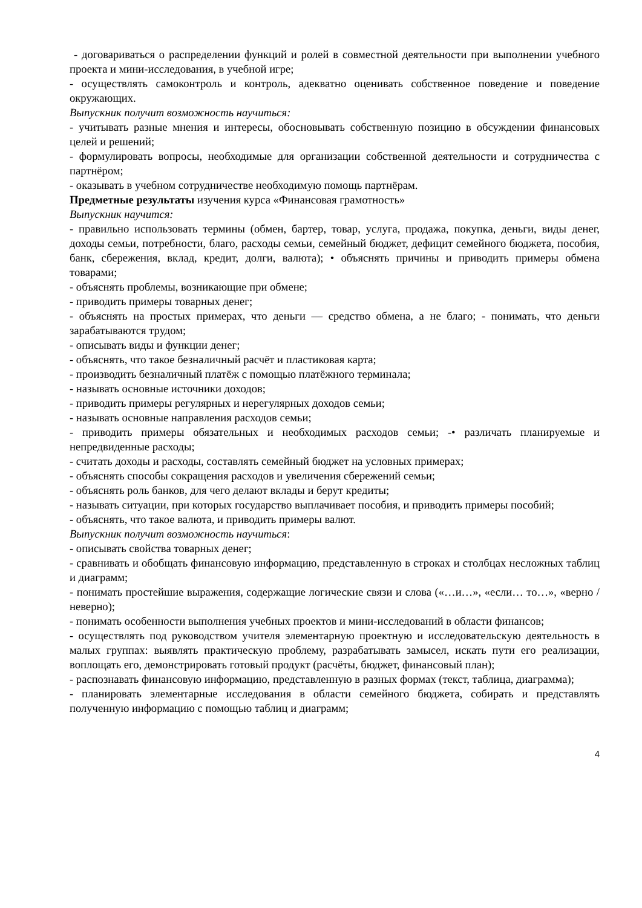- договариваться о распределении функций и ролей в совместной деятельности при выполнении учебного проекта и мини-исследования, в учебной игре;
- осуществлять самоконтроль и контроль, адекватно оценивать собственное поведение и поведение окружающих.
Выпускник получит возможность научиться:
- учитывать разные мнения и интересы, обосновывать собственную позицию в обсуждении финансовых целей и решений;
- формулировать вопросы, необходимые для организации собственной деятельности и сотрудничества с партнёром;
- оказывать в учебном сотрудничестве необходимую помощь партнёрам.
Предметные результаты изучения курса «Финансовая грамотность»
Выпускник научится:
- правильно использовать термины (обмен, бартер, товар, услуга, продажа, покупка, деньги, виды денег, доходы семьи, потребности, благо, расходы семьи, семейный бюджет, дефицит семейного бюджета, пособия, банк, сбережения, вклад, кредит, долги, валюта); • объяснять причины и приводить примеры обмена товарами;
- объяснять проблемы, возникающие при обмене;
- приводить примеры товарных денег;
- объяснять на простых примерах, что деньги — средство обмена, а не благо; - понимать, что деньги зарабатываются трудом;
- описывать виды и функции денег;
- объяснять, что такое безналичный расчёт и пластиковая карта;
- производить безналичный платёж с помощью платёжного терминала;
- называть основные источники доходов;
- приводить примеры регулярных и нерегулярных доходов семьи;
- называть основные направления расходов семьи;
- приводить примеры обязательных и необходимых расходов семьи; -• различать планируемые и непредвиденные расходы;
- считать доходы и расходы, составлять семейный бюджет на условных примерах;
- объяснять способы сокращения расходов и увеличения сбережений семьи;
- объяснять роль банков, для чего делают вклады и берут кредиты;
- называть ситуации, при которых государство выплачивает пособия, и приводить примеры пособий;
- объяснять, что такое валюта, и приводить примеры валют.
Выпускник получит возможность научиться:
- описывать свойства товарных денег;
- сравнивать и обобщать финансовую информацию, представленную в строках и столбцах несложных таблиц и диаграмм;
- понимать простейшие выражения, содержащие логические связи и слова («…и…», «если… то…», «верно / неверно);
- понимать особенности выполнения учебных проектов и мини-исследований в области финансов;
- осуществлять под руководством учителя элементарную проектную и исследовательскую деятельность в малых группах: выявлять практическую проблему, разрабатывать замысел, искать пути его реализации, воплощать его, демонстрировать готовый продукт (расчёты, бюджет, финансовый план);
- распознавать финансовую информацию, представленную в разных формах (текст, таблица, диаграмма);
- планировать элементарные исследования в области семейного бюджета, собирать и представлять полученную информацию с помощью таблиц и диаграмм;
4